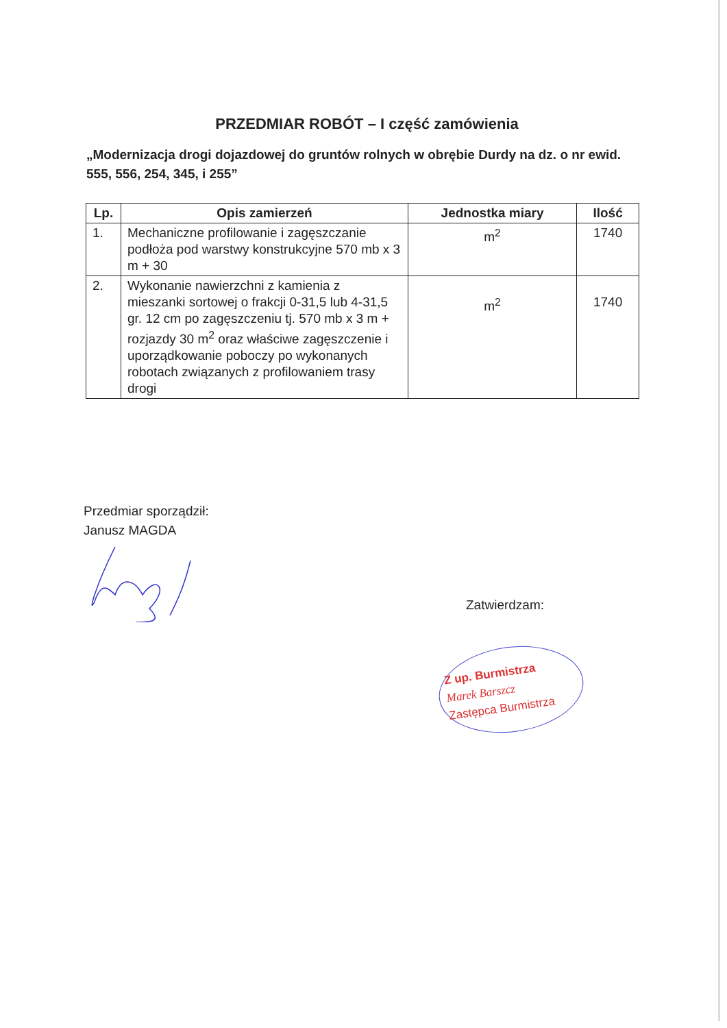PRZEDMIAR ROBÓT – I część zamówienia
„Modernizacja drogi dojazdowej do gruntów rolnych w obrębie Durdy na dz. o nr ewid. 555, 556, 254, 345, i 255”
| Lp. | Opis zamierzeń | Jednostka miary | Ilość |
| --- | --- | --- | --- |
| 1. | Mechaniczne profilowanie i zagęszczanie podłoża pod warstwy konstrukcyjne 570 mb x 3 m + 30 | m<sup>2</sup> | 1740 |
| 2. | Wykonanie nawierzchni z kamienia z mieszanki sortowej o frakcji 0-31,5 lub 4-31,5 gr. 12 cm po zagęszczeniu tj. 570 mb x 3 m + rozjazdy 30 m<sup>2</sup> oraz właściwe zagęszczenie i uporządkowanie poboczy po wykonanych robotach związanych z profilowaniem trasy drogi | m<sup>2</sup> | 1740 |
Przedmiar sporządził:
Janusz MAGDA
Zatwierdzam:
Z up. Burmistrza
Marek Barszcz
Zastępca Burmistrza